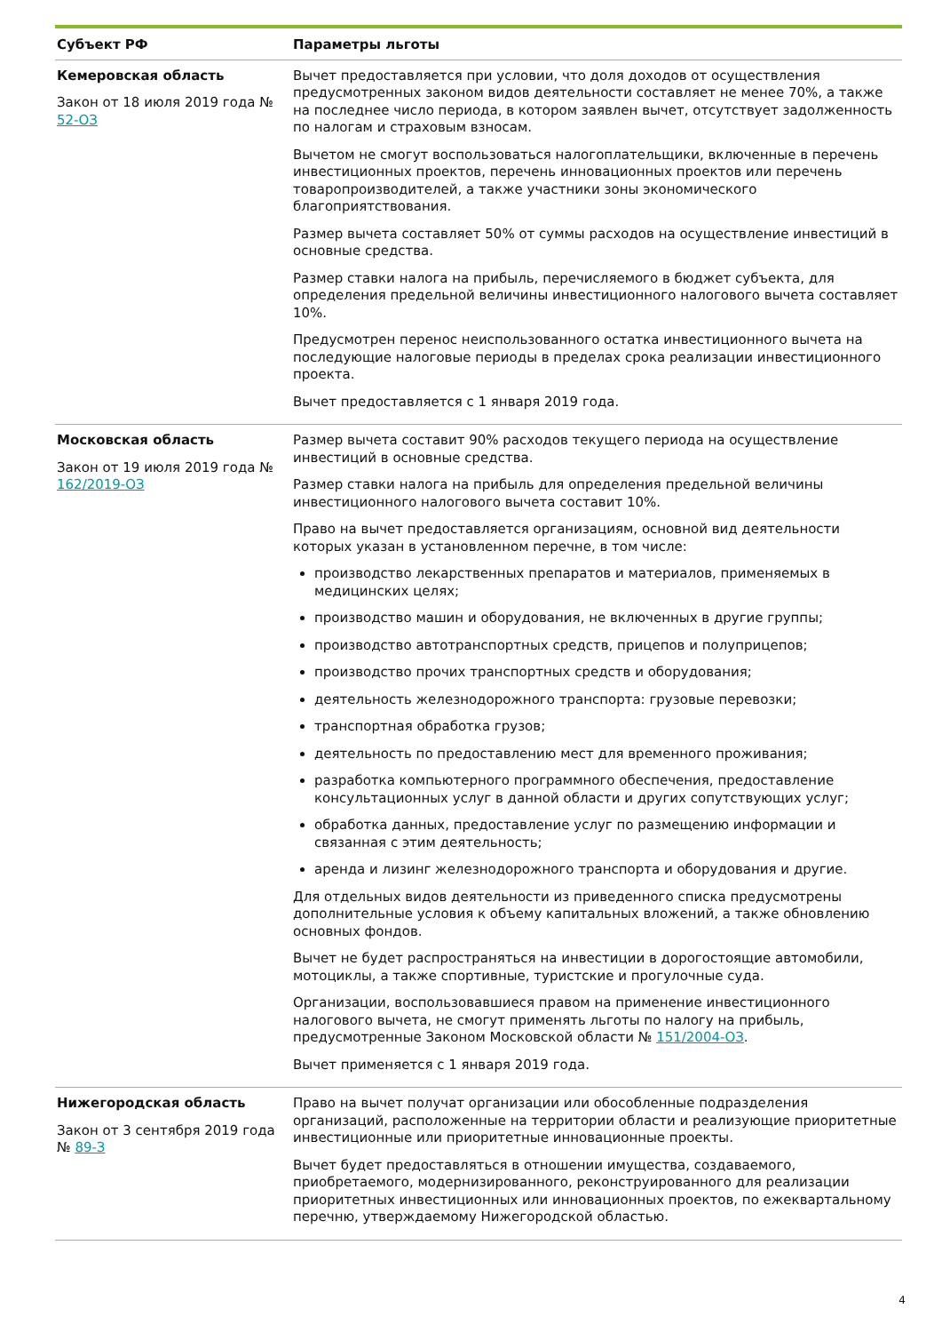| Субъект РФ | Параметры льготы |
| --- | --- |
| Кемеровская область Закон от 18 июля 2019 года № 52-ОЗ | Вычет предоставляется при условии, что доля доходов от осуществления предусмотренных законом видов деятельности составляет не менее 70%, а также на последнее число периода, в котором заявлен вычет, отсутствует задолженность по налогам и страховым взносам. Вычетом не смогут воспользоваться налогоплательщики, включенные в перечень инвестиционных проектов, перечень инновационных проектов или перечень товаропроизводителей, а также участники зоны экономического благоприятствования. Размер вычета составляет 50% от суммы расходов на осуществление инвестиций в основные средства. Размер ставки налога на прибыль, перечисляемого в бюджет субъекта, для определения предельной величины инвестиционного налогового вычета составляет 10%. Предусмотрен перенос неиспользованного остатка инвестиционного вычета на последующие налоговые периоды в пределах срока реализации инвестиционного проекта. Вычет предоставляется с 1 января 2019 года. |
| Московская область Закон от 19 июля 2019 года № 162/2019-ОЗ | Размер вычета составит 90% расходов текущего периода на осуществление инвестиций в основные средства. Размер ставки налога на прибыль для определения предельной величины инвестиционного налогового вычета составит 10%. Право на вычет предоставляется организациям, основной вид деятельности которых указан в установленном перечне, в том числе: производство лекарственных препаратов и материалов, применяемых в медицинских целях; производство машин и оборудования, не включенных в другие группы; производство автотранспортных средств, прицепов и полуприцепов; производство прочих транспортных средств и оборудования; деятельность железнодорожного транспорта: грузовые перевозки; транспортная обработка грузов; деятельность по предоставлению мест для временного проживания; разработка компьютерного программного обеспечения, предоставление консультационных услуг в данной области и других сопутствующих услуг; обработка данных, предоставление услуг по размещению информации и связанная с этим деятельность; аренда и лизинг железнодорожного транспорта и оборудования и другие. Для отдельных видов деятельности из приведенного списка предусмотрены дополнительные условия к объему капитальных вложений, а также обновлению основных фондов. Вычет не будет распространяться на инвестиции в дорогостоящие автомобили, мотоциклы, а также спортивные, туристские и прогулочные суда. Организации, воспользовавшиеся правом на применение инвестиционного налогового вычета, не смогут применять льготы по налогу на прибыль, предусмотренные Законом Московской области № 151/2004-ОЗ . Вычет применяется с 1 января 2019 года. |
| Нижегородская область Закон от 3 сентября 2019 года № 89-З | Право на вычет получат организации или обособленные подразделения организаций, расположенные на территории области и реализующие приоритетные инвестиционные или приоритетные инновационные проекты. Вычет будет предоставляться в отношении имущества, создаваемого, приобретаемого, модернизированного, реконструированного для реализации приоритетных инвестиционных или инновационных проектов, по ежеквартальному перечню, утверждаемому Нижегородской областью. |
4